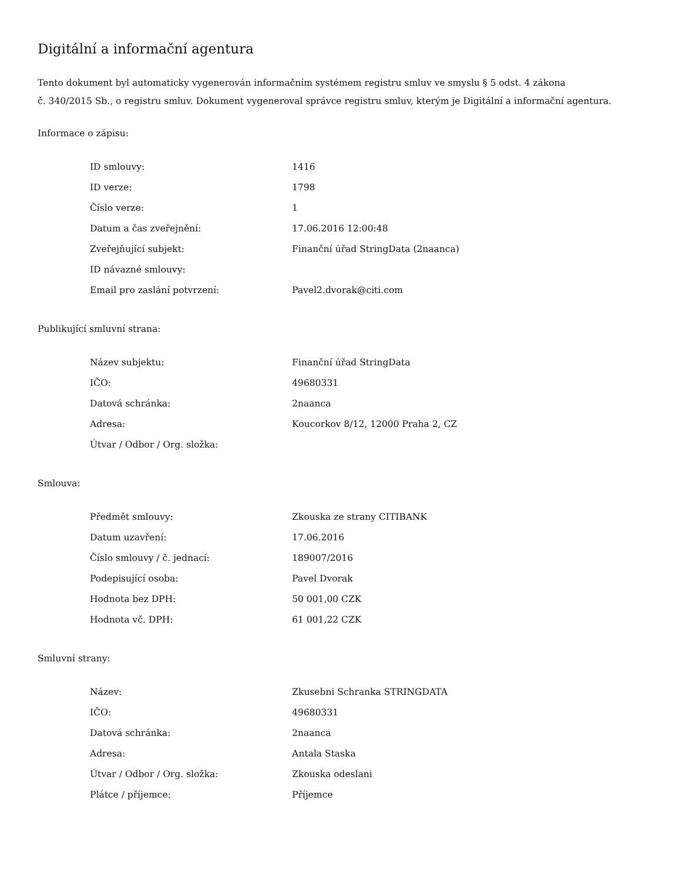Digitální a informační agentura
Tento dokument byl automaticky vygenerován informačním systémem registru smluv ve smyslu § 5 odst. 4 zákona
č. 340/2015 Sb., o registru smluv. Dokument vygeneroval správce registru smluv, kterým je Digitální a informační agentura.
Informace o zápisu:
| ID smlouvy: | 1416 |
| ID verze: | 1798 |
| Číslo verze: | 1 |
| Datum a čas zveřejnění: | 17.06.2016 12:00:48 |
| Zveřejňující subjekt: | Finanční úřad StringData (2naanca) |
| ID návazné smlouvy: | |
| Email pro zaslání potvrzení: | Pavel2.dvorak@citi.com |
Publikující smluvní strana:
| Název subjektu: | Finanční úřad StringData |
| IČO: | 49680331 |
| Datová schránka: | 2naanca |
| Adresa: | Koucorkov 8/12, 12000 Praha 2, CZ |
| Útvar / Odbor / Org. složka: | |
Smlouva:
| Předmět smlouvy: | Zkouska ze strany CITIBANK |
| Datum uzavření: | 17.06.2016 |
| Číslo smlouvy / č. jednací: | 189007/2016 |
| Podepisující osoba: | Pavel Dvorak |
| Hodnota bez DPH: | 50 001,00 CZK |
| Hodnota vč. DPH: | 61 001,22 CZK |
Smluvní strany:
| Název: | Zkusebni Schranka STRINGDATA |
| IČO: | 49680331 |
| Datová schránka: | 2naanca |
| Adresa: | Antala Staska |
| Útvar / Odbor / Org. složka: | Zkouska odeslani |
| Plátce / příjemce: | Příjemce |